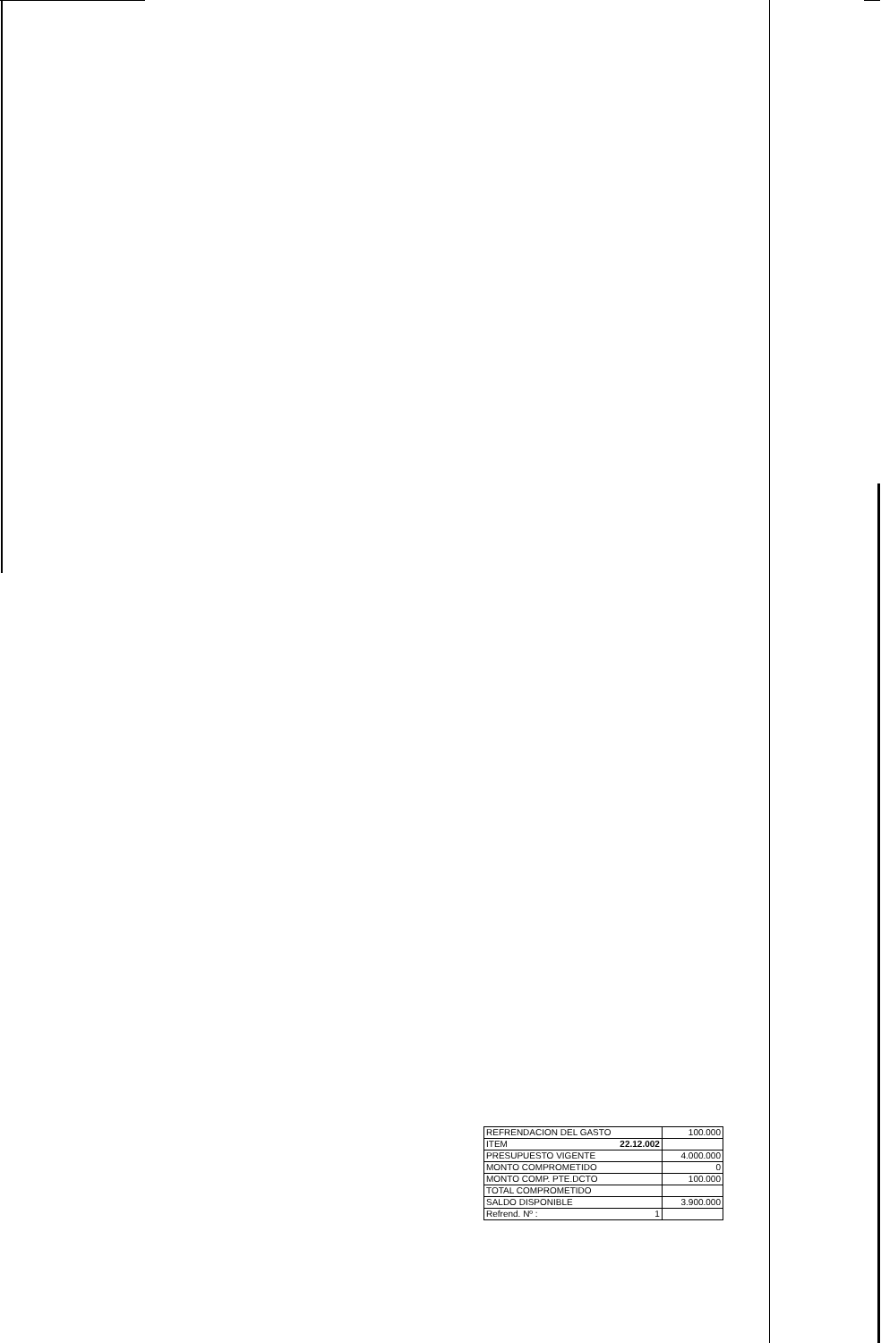| REFRENDACION DEL GASTO | 100.000 |
| ITEM 22.12.002 | |
| PRESUPUESTO VIGENTE | 4.000.000 |
| MONTO COMPROMETIDO | 0 |
| MONTO COMP. PTE.DCTO | 100.000 |
| TOTAL COMPROMETIDO | |
| SALDO DISPONIBLE | 3.900.000 |
| Refrend. Nº : 1 | |